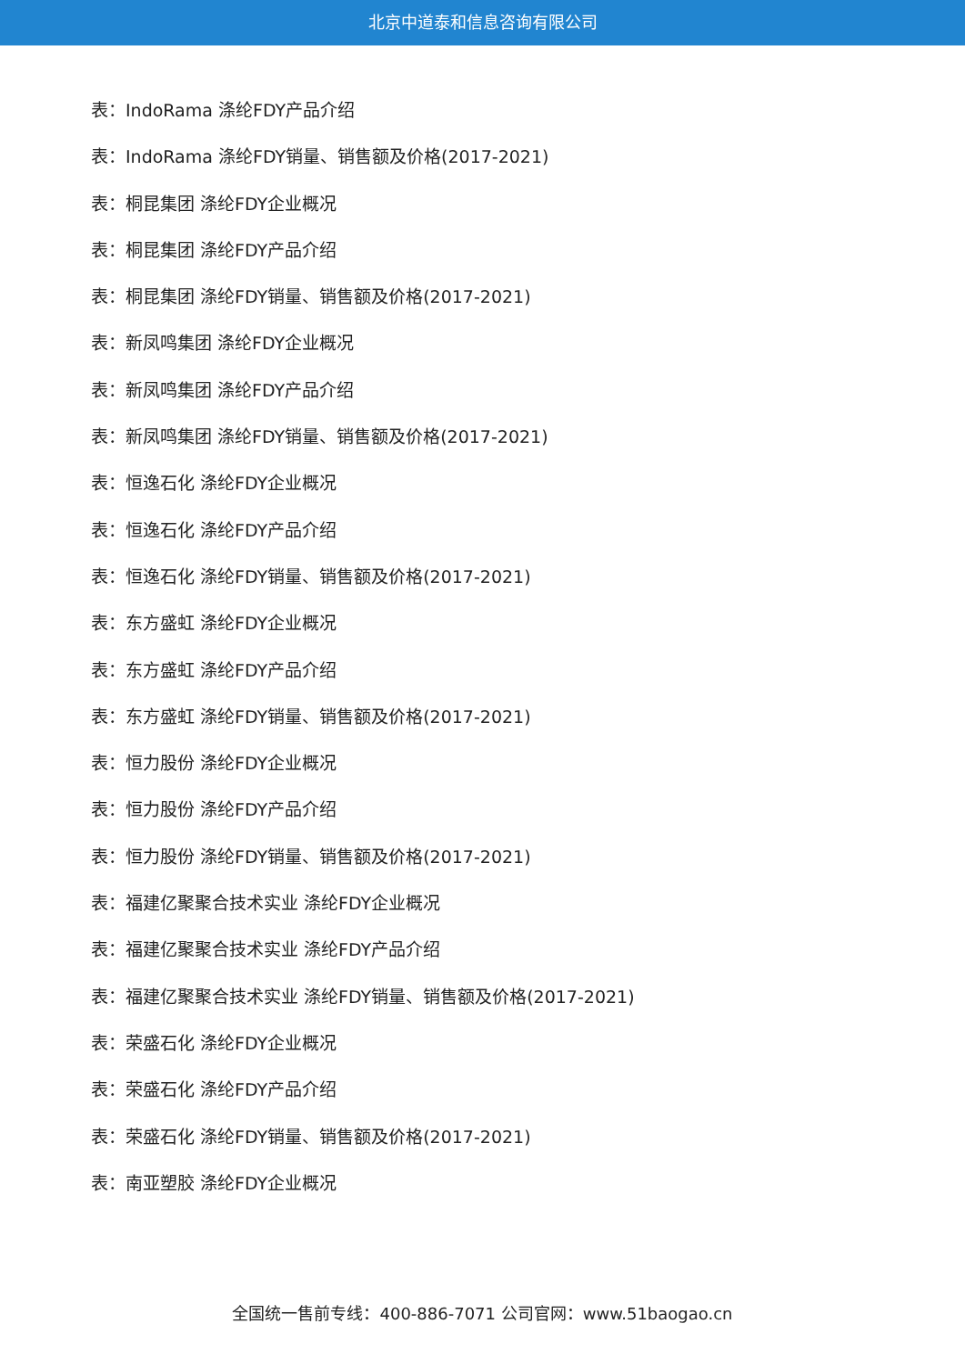北京中道泰和信息咨询有限公司
表：IndoRama 涤纶FDY产品介绍
表：IndoRama 涤纶FDY销量、销售额及价格(2017-2021)
表：桐昆集团 涤纶FDY企业概况
表：桐昆集团 涤纶FDY产品介绍
表：桐昆集团 涤纶FDY销量、销售额及价格(2017-2021)
表：新凤鸣集团 涤纶FDY企业概况
表：新凤鸣集团 涤纶FDY产品介绍
表：新凤鸣集团 涤纶FDY销量、销售额及价格(2017-2021)
表：恒逸石化 涤纶FDY企业概况
表：恒逸石化 涤纶FDY产品介绍
表：恒逸石化 涤纶FDY销量、销售额及价格(2017-2021)
表：东方盛虹 涤纶FDY企业概况
表：东方盛虹 涤纶FDY产品介绍
表：东方盛虹 涤纶FDY销量、销售额及价格(2017-2021)
表：恒力股份 涤纶FDY企业概况
表：恒力股份 涤纶FDY产品介绍
表：恒力股份 涤纶FDY销量、销售额及价格(2017-2021)
表：福建亿聚聚合技术实业 涤纶FDY企业概况
表：福建亿聚聚合技术实业 涤纶FDY产品介绍
表：福建亿聚聚合技术实业 涤纶FDY销量、销售额及价格(2017-2021)
表：荣盛石化 涤纶FDY企业概况
表：荣盛石化 涤纶FDY产品介绍
表：荣盛石化 涤纶FDY销量、销售额及价格(2017-2021)
表：南亚塑胶 涤纶FDY企业概况
全国统一售前专线：400-886-7071 公司官网：www.51baogao.cn